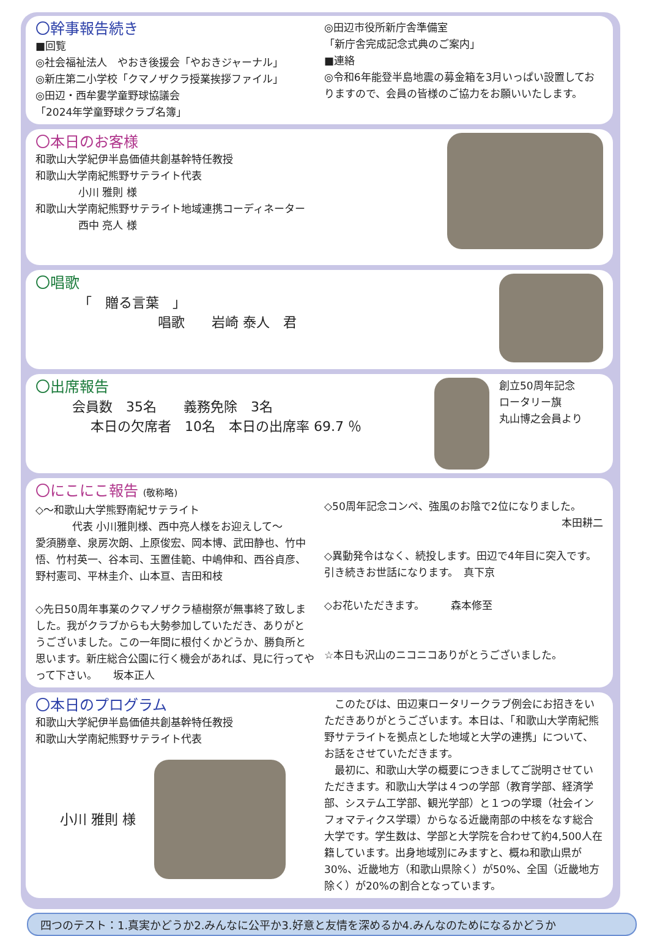〇幹事報告続き
■回覧
◎社会福祉法人　やおき後援会「やおきジャーナル」
◎新庄第二小学校「クマノザクラ授業挨拶ファイル」
◎田辺・西牟婁学童野球協議会
「2024年学童野球クラブ名簿」
◎田辺市役所新庁舎準備室
「新庁舎完成記念式典のご案内」
■連絡
◎令和6年能登半島地震の募金箱を3月いっぱい設置しておりますので、会員の皆様のご協力をお願いいたします。
〇本日のお客様
和歌山大学紀伊半島価値共創基幹特任教授
和歌山大学南紀熊野サテライト代表
小川 雅則 様
和歌山大学南紀熊野サテライト地域連携コーディネーター
西中 亮人 様
〇唱歌
「　贈る言葉　」
唱歌　　岩崎 泰人　君
〇出席報告
会員数　35名　　義務免除　3名
本日の欠席者　10名　本日の出席率 69.7 ％
創立50周年記念
ロータリー旗
丸山博之会員より
〇にこにこ報告 (敬称略)
◇～和歌山大学熊野南紀サテライト
代表 小川雅則様、西中亮人様をお迎えして～
愛須勝章、泉房次朗、上原俊宏、岡本博、武田静也、竹中悟、竹村英一、谷本司、玉置佳範、中嶋伸和、西谷貞彦、野村憲司、平林圭介、山本亘、吉田和枝
◇先日50周年事業のクマノザクラ植樹祭が無事終了致しました。我がクラブからも大勢参加していただき、ありがとうございました。この一年間に根付くかどうか、勝負所と思います。新庄総合公園に行く機会があれば、見に行ってやって下さい。　　坂本正人
◇50周年記念コンペ、強風のお陰で2位になりました。
本田耕二
◇異動発令はなく、続投します。田辺で4年目に突入です。引き続きお世話になります。　真下京
◇お花いただきます。　　　森本修至
☆本日も沢山のニコニコありがとうございました。
〇本日のプログラム
和歌山大学紀伊半島価値共創基幹特任教授
和歌山大学南紀熊野サテライト代表
小川 雅則 様
　このたびは、田辺東ロータリークラブ例会にお招きをいただきありがとうございます。本日は、「和歌山大学南紀熊野サテライトを拠点とした地域と大学の連携」について、お話をさせていただきます。
　最初に、和歌山大学の概要につきましてご説明させていただきます。和歌山大学は４つの学部（教育学部、経済学部、システム工学部、観光学部）と１つの学環（社会インフォマティクス学環）からなる近畿南部の中核をなす総合大学です。学生数は、学部と大学院を合わせて約4,500人在籍しています。出身地域別にみますと、概ね和歌山県が30%、近畿地方（和歌山県除く）が50%、全国（近畿地方除く）が20%の割合となっています。
四つのテスト：1.真実かどうか2.みんなに公平か3.好意と友情を深めるか4.みんなのためになるかどうか